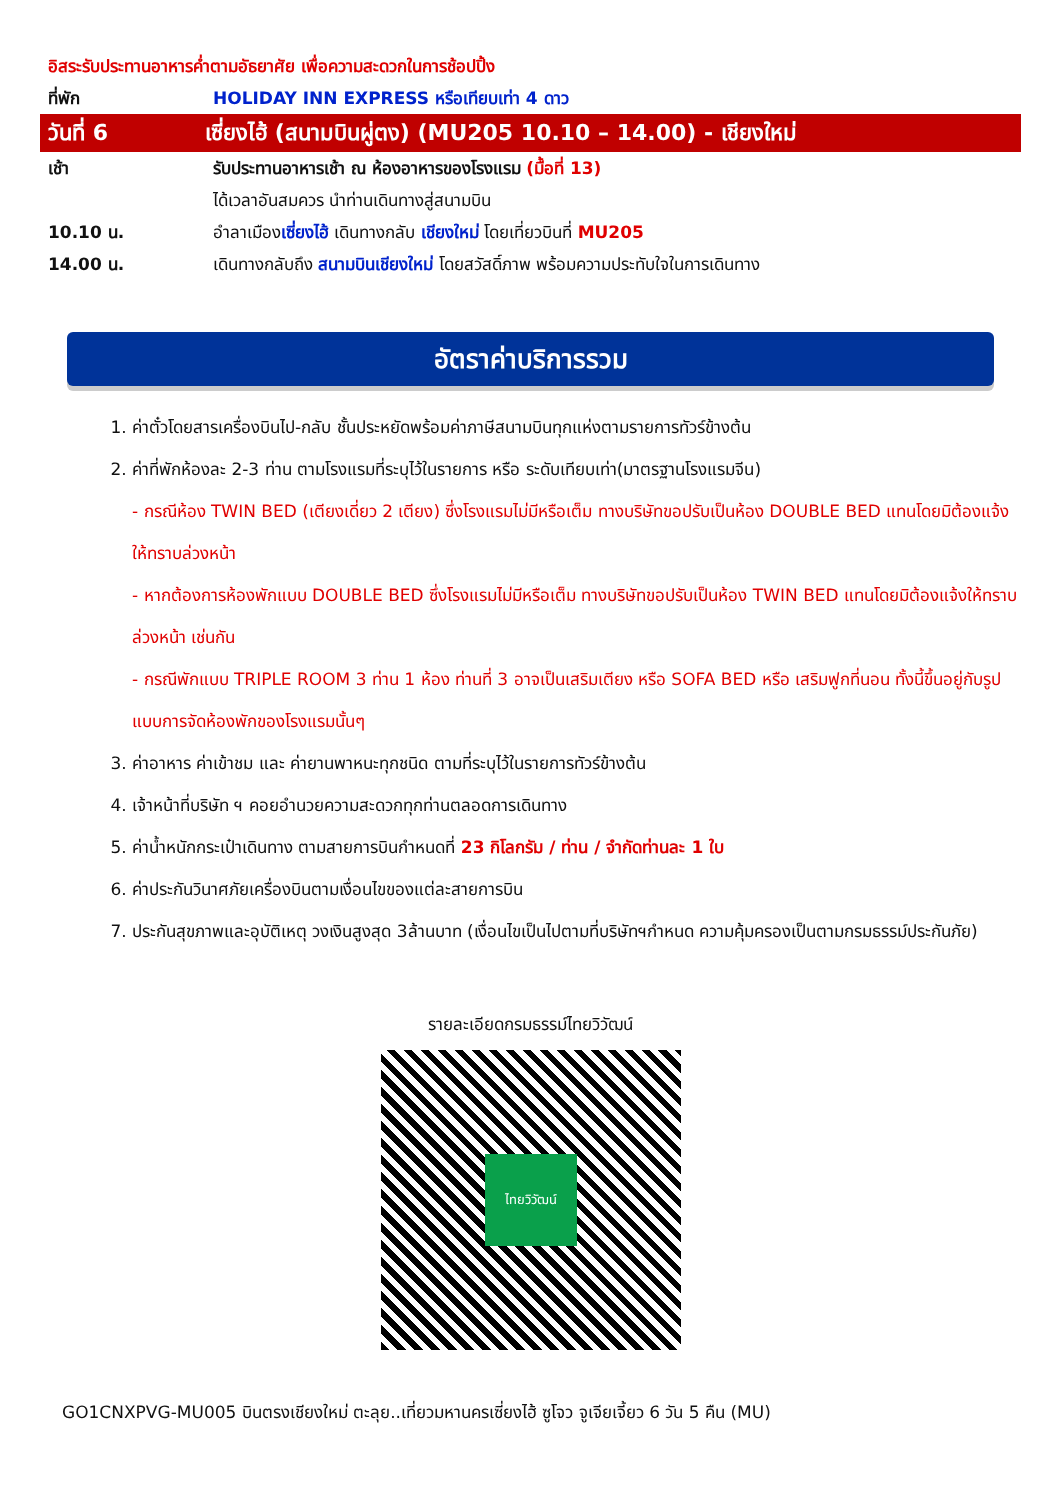อิสระรับประทานอาหารค่ำตามอัธยาศัย เพื่อความสะดวกในการช้อปปิ้ง
ที่พัก HOLIDAY INN EXPRESS หรือเทียบเท่า 4 ดาว
วันที่ 6 เซี่ยงไฮ้ (สนามบินผู่ตง) (MU205 10.10 – 14.00) - เชียงใหม่
เช้า รับประทานอาหารเช้า ณ ห้องอาหารของโรงแรม (มื้อที่ 13)
ได้เวลาอันสมควร นำท่านเดินทางสู่สนามบิน
10.10 น. อำลาเมืองเซี่ยงไฮ้ เดินทางกลับ เชียงใหม่ โดยเที่ยวบินที่ MU205
14.00 น. เดินทางกลับถึง สนามบินเชียงใหม่ โดยสวัสดิ์ภาพ พร้อมความประทับใจในการเดินทาง
อัตราค่าบริการรวม
1. ค่าตั๋วโดยสารเครื่องบินไป-กลับ ชั้นประหยัดพร้อมค่าภาษีสนามบินทุกแห่งตามรายการทัวร์ข้างต้น
2. ค่าที่พักห้องละ 2-3 ท่าน ตามโรงแรมที่ระบุไว้ในรายการ หรือ ระดับเทียบเท่า(มาตรฐานโรงแรมจีน)
- กรณีห้อง TWIN BED (เตียงเดี่ยว 2 เตียง) ซึ่งโรงแรมไม่มีหรือเต็ม ทางบริษัทขอปรับเป็นห้อง DOUBLE BED แทนโดยมิต้องแจ้งให้ทราบล่วงหน้า
- หากต้องการห้องพักแบบ DOUBLE BED ซึ่งโรงแรมไม่มีหรือเต็ม ทางบริษัทขอปรับเป็นห้อง TWIN BED แทนโดยมิต้องแจ้งให้ทราบล่วงหน้า เช่นกัน
- กรณีพักแบบ TRIPLE ROOM 3 ท่าน 1 ห้อง ท่านที่ 3 อาจเป็นเสริมเตียง หรือ SOFA BED หรือ เสริมฟูกที่นอน ทั้งนี้ขึ้นอยู่กับรูปแบบการจัดห้องพักของโรงแรมนั้นๆ
3. ค่าอาหาร ค่าเข้าชม และ ค่ายานพาหนะทุกชนิด ตามที่ระบุไว้ในรายการทัวร์ข้างต้น
4. เจ้าหน้าที่บริษัท ฯ คอยอำนวยความสะดวกทุกท่านตลอดการเดินทาง
5. ค่าน้ำหนักกระเป๋าเดินทาง ตามสายการบินกำหนดที่ 23 กิโลกรัม / ท่าน / จำกัดท่านละ 1 ใบ
6. ค่าประกันวินาศภัยเครื่องบินตามเงื่อนไขของแต่ละสายการบิน
7. ประกันสุขภาพและอุบัติเหตุ วงเงินสูงสุด 3ล้านบาท (เงื่อนไขเป็นไปตามที่บริษัทฯกำหนด ความคุ้มครองเป็นตามกรมธรรม์ประกันภัย)
รายละเอียดกรมธรรม์ไทยวิวัฒน์
ไทยวิวัฒน์
GO1CNXPVG-MU005 บินตรงเชียงใหม่ ตะลุย..เที่ยวมหานครเซี่ยงไฮ้ ซูโจว จูเจียเจี้ยว 6 วัน 5 คืน (MU)